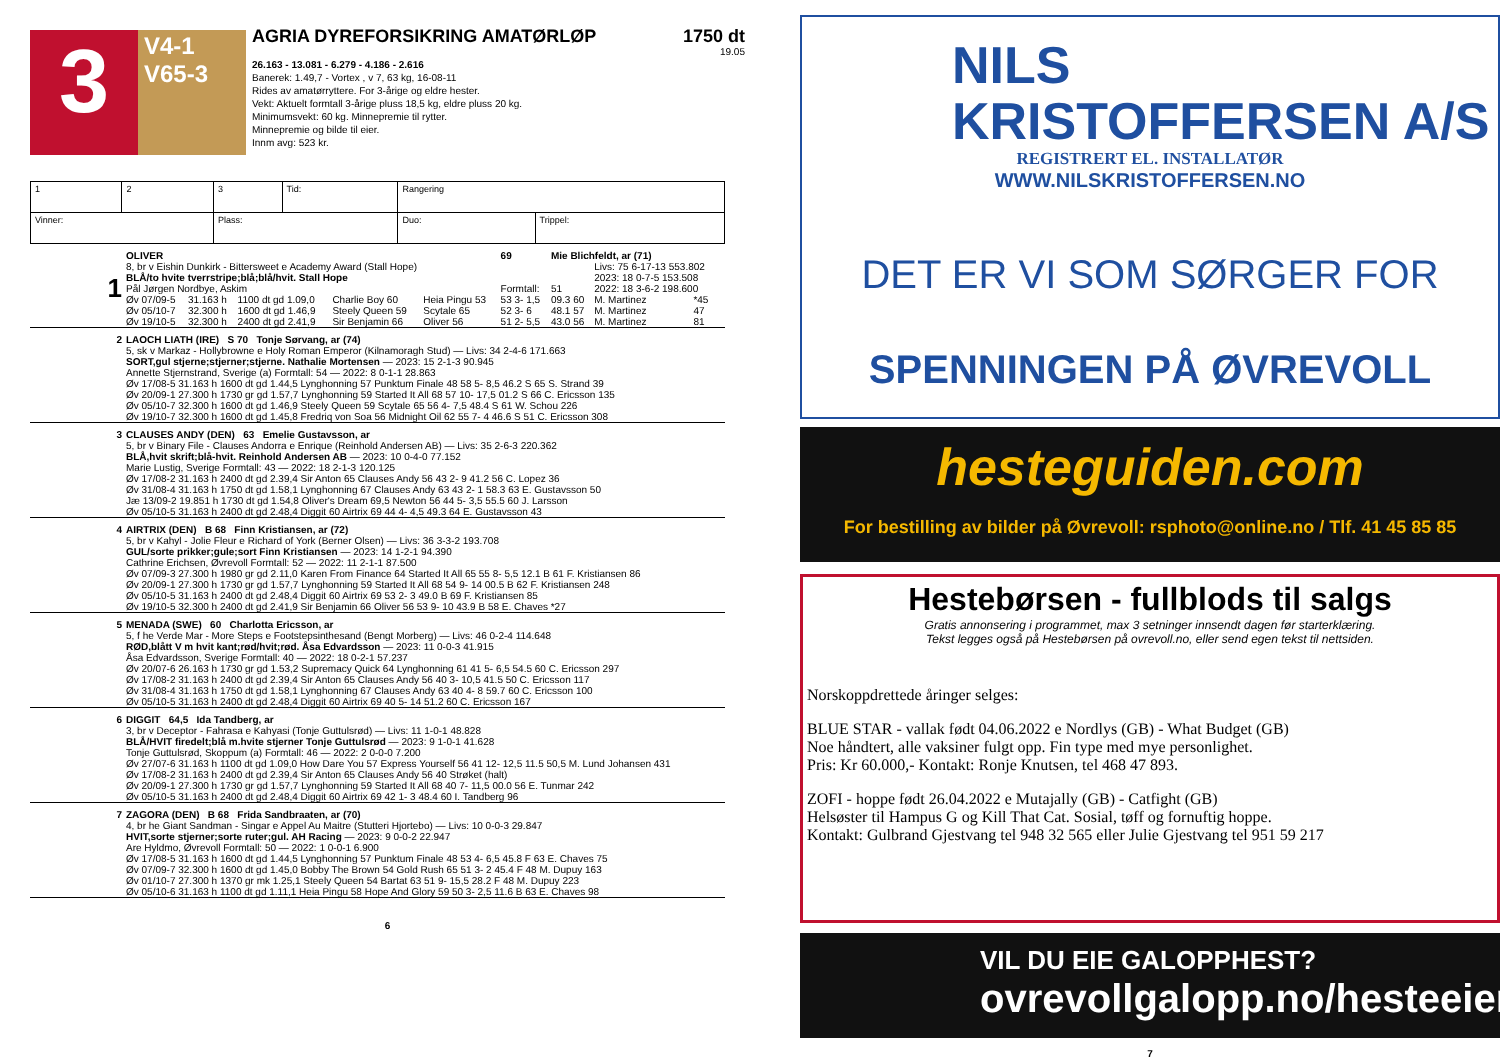3
V4-1
V65-3
AGRIA DYREFORSIKRING AMATØRLØP 1750 dt
19.05
26.163 - 13.081 - 6.279 - 4.186 - 2.616
Banerek: 1.49,7 - Vortex , v 7, 63 kg, 16-08-11
Rides av amatørryttere. For 3-årige og eldre hester.
Vekt: Aktuelt formtall 3-årige pluss 18,5 kg, eldre pluss 20 kg.
Minimumsvekt: 60 kg. Minnepremie til rytter.
Minnepremie og bilde til eier.
Innm avg: 523 kr.
| 1 | 2 | 3 | Tid: | Rangering | |
| Vinner: | | Plass: | | Duo: | Trippel: |
| 1 | OLIVER | | | | | 69 | Mie Blichfeldt, ar (71) | | |
| | 8, br v Eishin Dunkirk - Bittersweet e Academy Award (Stall Hope) | | | | | | | Livs: 75 6-17-13 553.802 | |
| | BLÅ/to hvite tverrstripe;blå;blå/hvit. Stall Hope | | | | | | | 2023: 18 0-7-5 153.508 | |
| | Pål Jørgen Nordbye, Askim | | | | | Formtall: | 51 | 2022: 18 3-6-2 198.600 | |
| | Øv 07/09-5 | 31.163 h | 1100 dt gd 1.09,0 | Charlie Boy 60 | Heia Pingu 53 | 53 3- 1,5 | 09.3 60 | M. Martinez | *45 |
| | Øv 05/10-7 | 32.300 h | 1600 dt gd 1.46,9 | Steely Queen 59 | Scytale 65 | 52 3- 6 | 48.1 57 | M. Martinez | 47 |
| | Øv 19/10-5 | 32.300 h | 2400 dt gd 2.41,9 | Sir Benjamin 66 | Oliver 56 | 51 2- 5,5 | 43.0 56 | M. Martinez | 81 |
| 2 | LAOCH LIATH (IRE) S 70 Tonje Sørvang, ar (74) |
| | 5, sk v Markaz - Hollybrowne e Holy Roman Emperor (Kilnamoragh Stud) — Livs: 34 2-4-6 171.663 SORT,gul stjerne;stjerner;stjerne. Nathalie Mortensen — 2023: 15 2-1-3 90.945 Annette Stjernstrand, Sverige (a) Formtall: 54 — 2022: 8 0-1-1 28.863 Øv 17/08-5 31.163 h 1600 dt gd 1.44,5 Lynghonning 57 Punktum Finale 48 58 5- 8,5 46.2 S 65 S. Strand 39 Øv 20/09-1 27.300 h 1730 gr gd 1.57,7 Lynghonning 59 Started It All 68 57 10- 17,5 01.2 S 66 C. Ericsson 135 Øv 05/10-7 32.300 h 1600 dt gd 1.46,9 Steely Queen 59 Scytale 65 56 4- 7,5 48.4 S 61 W. Schou 226 Øv 19/10-7 32.300 h 1600 dt gd 1.45,8 Fredriq von Soa 56 Midnight Oil 62 55 7- 4 46.6 S 51 C. Ericsson 308 |
| 3 | CLAUSES ANDY (DEN) 63 Emelie Gustavsson, ar |
| | 5, br v Binary File - Clauses Andorra e Enrique (Reinhold Andersen AB) — Livs: 35 2-6-3 220.362 BLÅ,hvit skrift;blå-hvit. Reinhold Andersen AB — 2023: 10 0-4-0 77.152 Marie Lustig, Sverige Formtall: 43 — 2022: 18 2-1-3 120.125 Øv 17/08-2 31.163 h 2400 dt gd 2.39,4 Sir Anton 65 Clauses Andy 56 43 2- 9 41.2 56 C. Lopez 36 Øv 31/08-4 31.163 h 1750 dt gd 1.58,1 Lynghonning 67 Clauses Andy 63 43 2- 1 58.3 63 E. Gustavsson 50 Jæ 13/09-2 19.851 h 1730 dt gd 1.54,8 Oliver's Dream 69,5 Newton 56 44 5- 3,5 55.5 60 J. Larsson Øv 05/10-5 31.163 h 2400 dt gd 2.48,4 Diggit 60 Airtrix 69 44 4- 4,5 49.3 64 E. Gustavsson 43 |
| 4 | AIRTRIX (DEN) B 68 Finn Kristiansen, ar (72) |
| | 5, br v Kahyl - Jolie Fleur e Richard of York (Berner Olsen) — Livs: 36 3-3-2 193.708 GUL/sorte prikker;gule;sort Finn Kristiansen — 2023: 14 1-2-1 94.390 Cathrine Erichsen, Øvrevoll Formtall: 52 — 2022: 11 2-1-1 87.500 Øv 07/09-3 27.300 h 1980 gr gd 2.11,0 Karen From Finance 64 Started It All 65 55 8- 5,5 12.1 B 61 F. Kristiansen 86 Øv 20/09-1 27.300 h 1730 gr gd 1.57,7 Lynghonning 59 Started It All 68 54 9- 14 00.5 B 62 F. Kristiansen 248 Øv 05/10-5 31.163 h 2400 dt gd 2.48,4 Diggit 60 Airtrix 69 53 2- 3 49.0 B 69 F. Kristiansen 85 Øv 19/10-5 32.300 h 2400 dt gd 2.41,9 Sir Benjamin 66 Oliver 56 53 9- 10 43.9 B 58 E. Chaves *27 |
| 5 | MENADA (SWE) 60 Charlotta Ericsson, ar |
| | 5, f he Verde Mar - More Steps e Footstepsinthesand (Bengt Morberg) — Livs: 46 0-2-4 114.648 RØD,blått V m hvit kant;rød/hvit;rød. Åsa Edvardsson — 2023: 11 0-0-3 41.915 Åsa Edvardsson, Sverige Formtall: 40 — 2022: 18 0-2-1 57.237 Øv 20/07-6 26.163 h 1730 gr gd 1.53,2 Supremacy Quick 64 Lynghonning 61 41 5- 6,5 54.5 60 C. Ericsson 297 Øv 17/08-2 31.163 h 2400 dt gd 2.39,4 Sir Anton 65 Clauses Andy 56 40 3- 10,5 41.5 50 C. Ericsson 117 Øv 31/08-4 31.163 h 1750 dt gd 1.58,1 Lynghonning 67 Clauses Andy 63 40 4- 8 59.7 60 C. Ericsson 100 Øv 05/10-5 31.163 h 2400 dt gd 2.48,4 Diggit 60 Airtrix 69 40 5- 14 51.2 60 C. Ericsson 167 |
| 6 | DIGGIT 64,5 Ida Tandberg, ar |
| | 3, br v Deceptor - Fahrasa e Kahyasi (Tonje Guttulsrød) — Livs: 11 1-0-1 48.828 BLÅ/HVIT firedelt;blå m.hvite stjerner Tonje Guttulsrød — 2023: 9 1-0-1 41.628 Tonje Guttulsrød, Skoppum (a) Formtall: 46 — 2022: 2 0-0-0 7.200 Øv 27/07-6 31.163 h 1100 dt gd 1.09,0 How Dare You 57 Express Yourself 56 41 12- 12,5 11.5 50,5 M. Lund Johansen 431 Øv 17/08-2 31.163 h 2400 dt gd 2.39,4 Sir Anton 65 Clauses Andy 56 40 Strøket (halt) Øv 20/09-1 27.300 h 1730 gr gd 1.57,7 Lynghonning 59 Started It All 68 40 7- 11,5 00.0 56 E. Tunmar 242 Øv 05/10-5 31.163 h 2400 dt gd 2.48,4 Diggit 60 Airtrix 69 42 1- 3 48.4 60 I. Tandberg 96 |
| 7 | ZAGORA (DEN) B 68 Frida Sandbraaten, ar (70) |
| | 4, br he Giant Sandman - Singar e Appel Au Maitre (Stutteri Hjortebo) — Livs: 10 0-0-3 29.847 HVIT,sorte stjerner;sorte ruter;gul. AH Racing — 2023: 9 0-0-2 22.947 Are Hyldmo, Øvrevoll Formtall: 50 — 2022: 1 0-0-1 6.900 Øv 17/08-5 31.163 h 1600 dt gd 1.44,5 Lynghonning 57 Punktum Finale 48 53 4- 6,5 45.8 F 63 E. Chaves 75 Øv 07/09-7 32.300 h 1600 dt gd 1.45,0 Bobby The Brown 54 Gold Rush 65 51 3- 2 45.4 F 48 M. Dupuy 163 Øv 01/10-7 27.300 h 1370 gr mk 1.25,1 Steely Queen 54 Bartat 63 51 9- 15,5 28.2 F 48 M. Dupuy 223 Øv 05/10-6 31.163 h 1100 dt gd 1.11,1 Heia Pingu 58 Hope And Glory 59 50 3- 2,5 11.6 B 63 E. Chaves 98 |
6
NILS
KRISTOFFERSEN A/S
REGISTRERT EL. INSTALLATØR
WWW.NILSKRISTOFFERSEN.NO
DET ER VI SOM SØRGER FOR
SPENNINGEN PÅ ØVREVOLL
hesteguiden.com
For bestilling av bilder på Øvrevoll: rsphoto@online.no / Tlf. 41 45 85 85
Hestebørsen - fullblods til salgs
Gratis annonsering i programmet, max 3 setninger innsendt dagen før starterklæring.
Tekst legges også på Hestebørsen på ovrevoll.no, eller send egen tekst til nettsiden.
Norskoppdrettede åringer selges:
BLUE STAR - vallak født 04.06.2022 e Nordlys (GB) - What Budget (GB)
Noe håndtert, alle vaksiner fulgt opp. Fin type med mye personlighet.
Pris: Kr 60.000,- Kontakt: Ronje Knutsen, tel 468 47 893.
ZOFI - hoppe født 26.04.2022 e Mutajally (GB) - Catfight (GB)
Helsøster til Hampus G og Kill That Cat. Sosial, tøff og fornuftig hoppe.
Kontakt: Gulbrand Gjestvang tel 948 32 565 eller Julie Gjestvang tel 951 59 217
VIL DU EIE GALOPPHEST?
ovrevollgalopp.no/hesteeier
7